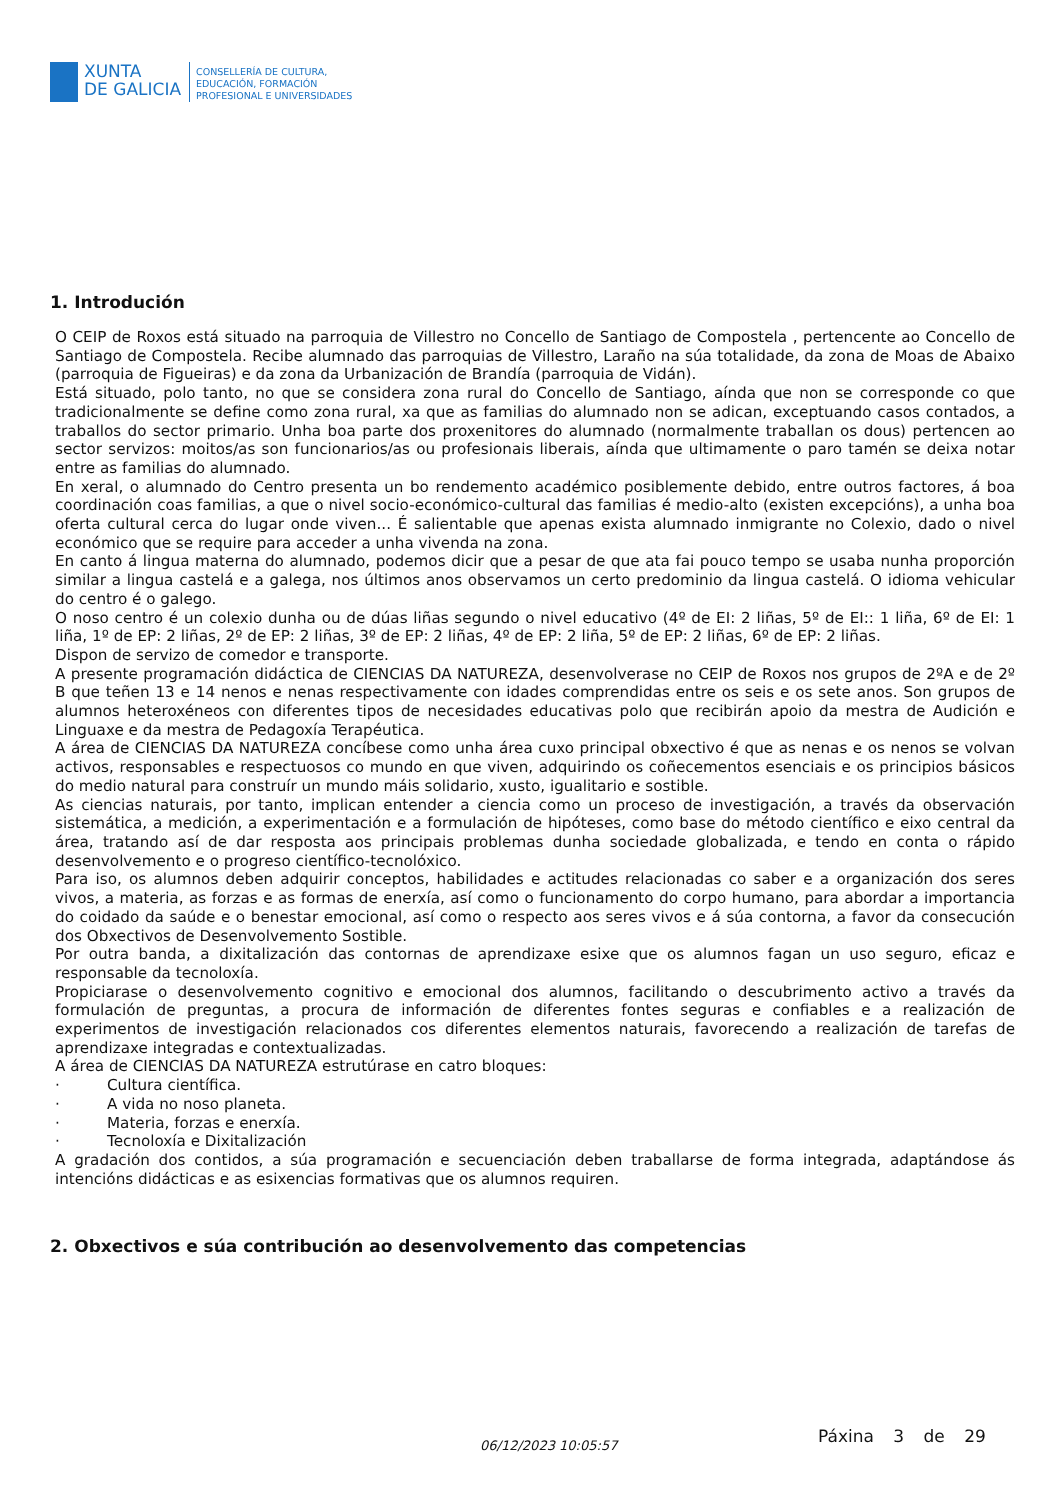XUNTA
DE GALICIA
CONSELLERÍA DE CULTURA,
EDUCACIÓN, FORMACIÓN
PROFESIONAL E UNIVERSIDADES
1. Introdución
O CEIP de Roxos está situado na parroquia de Villestro no Concello de Santiago de Compostela , pertencente ao Concello de Santiago de Compostela. Recibe alumnado das parroquias de Villestro, Laraño na súa totalidade, da zona de Moas de Abaixo (parroquia de Figueiras) e da zona da Urbanización de Brandía (parroquia de Vidán).
Está situado, polo tanto, no que se considera zona rural do Concello de Santiago, aínda que non se corresponde co que tradicionalmente se define como zona rural, xa que as familias do alumnado non se adican, exceptuando casos contados, a traballos do sector primario. Unha boa parte dos proxenitores do alumnado (normalmente traballan os dous) pertencen ao sector servizos: moitos/as son funcionarios/as ou profesionais liberais, aínda que ultimamente o paro tamén se deixa notar entre as familias do alumnado.
En xeral, o alumnado do Centro presenta un bo rendemento académico posiblemente debido, entre outros factores, á boa coordinación coas familias, a que o nivel socio-económico-cultural das familias é medio-alto (existen excepcións), a unha boa oferta cultural cerca do lugar onde viven... É salientable que apenas exista alumnado inmigrante no Colexio, dado o nivel económico que se require para acceder a unha vivenda na zona.
En canto á lingua materna do alumnado, podemos dicir que a pesar de que ata fai pouco tempo se usaba nunha proporción similar a lingua castelá e a galega, nos últimos anos observamos un certo predominio da lingua castelá. O idioma vehicular do centro é o galego.
O noso centro é un colexio dunha ou de dúas liñas segundo o nivel educativo (4º de EI: 2 liñas, 5º de EI:: 1 liña, 6º de EI: 1 liña, 1º de EP: 2 liñas, 2º de EP: 2 liñas, 3º de EP: 2 liñas, 4º de EP: 2 liña, 5º de EP: 2 liñas, 6º de EP: 2 liñas.
Dispon de servizo de comedor e transporte.
A presente programación didáctica de CIENCIAS DA NATUREZA, desenvolverase no CEIP de Roxos nos grupos de 2ºA e de 2º B que teñen 13 e 14 nenos e nenas respectivamente con idades comprendidas entre os seis e os sete anos. Son grupos de alumnos heteroxéneos con diferentes tipos de necesidades educativas polo que recibirán apoio da mestra de Audición e Linguaxe e da mestra de Pedagoxía Terapéutica.
A área de CIENCIAS DA NATUREZA concíbese como unha área cuxo principal obxectivo é que as nenas e os nenos se volvan activos, responsables e respectuosos co mundo en que viven, adquirindo os coñecementos esenciais e os principios básicos do medio natural para construír un mundo máis solidario, xusto, igualitario e sostible.
As ciencias naturais, por tanto, implican entender a ciencia como un proceso de investigación, a través da observación sistemática, a medición, a experimentación e a formulación de hipóteses, como base do método científico e eixo central da área, tratando así de dar resposta aos principais problemas dunha sociedade globalizada, e tendo en conta o rápido desenvolvemento e o progreso científico-tecnolóxico.
Para iso, os alumnos deben adquirir conceptos, habilidades e actitudes relacionadas co saber e a organización dos seres vivos, a materia, as forzas e as formas de enerxía, así como o funcionamento do corpo humano, para abordar a importancia do coidado da saúde e o benestar emocional, así como o respecto aos seres vivos e á súa contorna, a favor da consecución dos Obxectivos de Desenvolvemento Sostible.
Por outra banda, a dixitalización das contornas de aprendizaxe esixe que os alumnos fagan un uso seguro, eficaz e responsable da tecnoloxía.
Propiciarase o desenvolvemento cognitivo e emocional dos alumnos, facilitando o descubrimento activo a través da formulación de preguntas, a procura de información de diferentes fontes seguras e confiables e a realización de experimentos de investigación relacionados cos diferentes elementos naturais, favorecendo a realización de tarefas de aprendizaxe integradas e contextualizadas.
A área de CIENCIAS DA NATUREZA estrutúrase en catro bloques:
· Cultura científica.
· A vida no noso planeta.
· Materia, forzas e enerxía.
· Tecnoloxía e Dixitalización
A gradación dos contidos, a súa programación e secuenciación deben traballarse de forma integrada, adaptándose ás intencións didácticas e as esixencias formativas que os alumnos requiren.
2. Obxectivos e súa contribución ao desenvolvemento das competencias
06/12/2023 10:05:57 Páxina 3 de 29